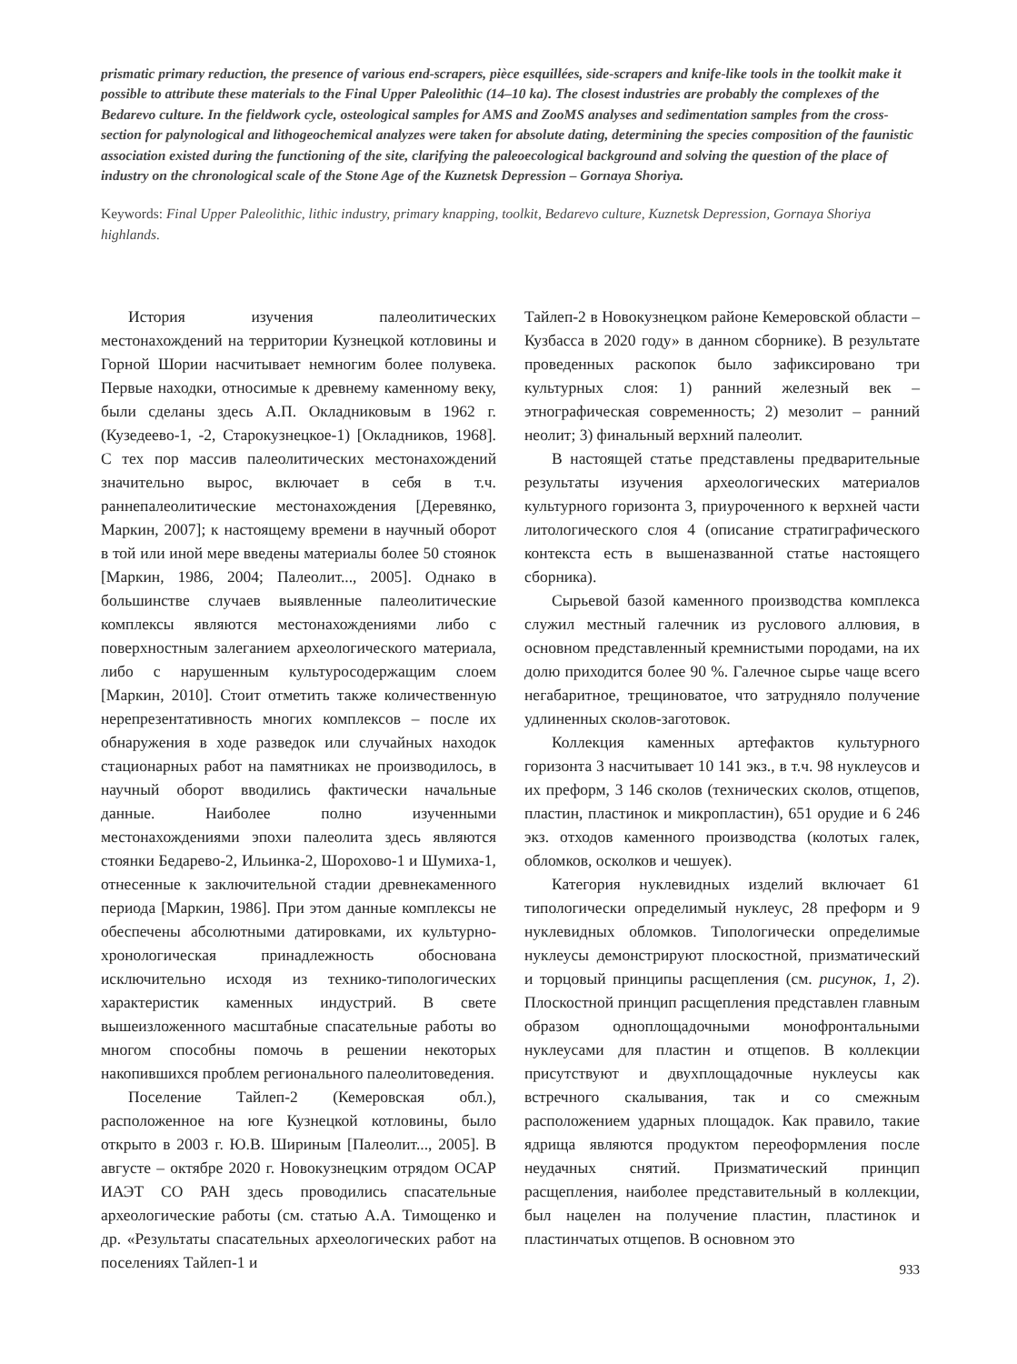prismatic primary reduction, the presence of various end-scrapers, pièce esquillées, side-scrapers and knife-like tools in the toolkit make it possible to attribute these materials to the Final Upper Paleolithic (14–10 ka). The closest industries are probably the complexes of the Bedarevo culture. In the fieldwork cycle, osteological samples for AMS and ZooMS analyses and sedimentation samples from the cross-section for palynological and lithogeochemical analyzes were taken for absolute dating, determining the species composition of the faunistic association existed during the functioning of the site, clarifying the paleoecological background and solving the question of the place of industry on the chronological scale of the Stone Age of the Kuznetsk Depression – Gornaya Shoriya.
Keywords: Final Upper Paleolithic, lithic industry, primary knapping, toolkit, Bedarevo culture, Kuznetsk Depression, Gornaya Shoriya highlands.
История изучения палеолитических местонахождений на территории Кузнецкой котловины и Горной Шории насчитывает немногим более полувека. Первые находки, относимые к древнему каменному веку, были сделаны здесь А.П. Окладниковым в 1962 г. (Кузедеево-1, -2, Старокузнецкое-1) [Окладников, 1968]. С тех пор массив палеолитических местонахождений значительно вырос, включает в себя в т.ч. раннепалеолитические местонахождения [Деревянко, Маркин, 2007]; к настоящему времени в научный оборот в той или иной мере введены материалы более 50 стоянок [Маркин, 1986, 2004; Палеолит..., 2005]. Однако в большинстве случаев выявленные палеолитические комплексы являются местонахождениями либо с поверхностным залеганием археологического материала, либо с нарушенным культуросодержащим слоем [Маркин, 2010]. Стоит отметить также количественную нерепрезентативность многих комплексов – после их обнаружения в ходе разведок или случайных находок стационарных работ на памятниках не производилось, в научный оборот вводились фактически начальные данные. Наиболее полно изученными местонахождениями эпохи палеолита здесь являются стоянки Бедарево-2, Ильинка-2, Шорохово-1 и Шумиха-1, отнесенные к заключительной стадии древнекаменного периода [Маркин, 1986]. При этом данные комплексы не обеспечены абсолютными датировками, их культурно-хронологическая принадлежность обоснована исключительно исходя из технико-типологических характеристик каменных индустрий. В свете вышеизложенного масштабные спасательные работы во многом способны помочь в решении некоторых накопившихся проблем регионального палеолитоведения.
Поселение Тайлеп-2 (Кемеровская обл.), расположенное на юге Кузнецкой котловины, было открыто в 2003 г. Ю.В. Шириным [Палеолит..., 2005]. В августе – октябре 2020 г. Новокузнецким отрядом ОСАР ИАЭТ СО РАН здесь проводились спасательные археологические работы (см. статью А.А. Тимощенко и др. «Результаты спасательных археологических работ на поселениях Тайлеп-1 и
Тайлеп-2 в Новокузнецком районе Кемеровской области – Кузбасса в 2020 году» в данном сборнике). В результате проведенных раскопок было зафиксировано три культурных слоя: 1) ранний железный век – этнографическая современность; 2) мезолит – ранний неолит; 3) финальный верхний палеолит.
В настоящей статье представлены предварительные результаты изучения археологических материалов культурного горизонта 3, приуроченного к верхней части литологического слоя 4 (описание стратиграфического контекста есть в вышеназванной статье настоящего сборника).
Сырьевой базой каменного производства комплекса служил местный галечник из руслового аллювия, в основном представленный кремнистыми породами, на их долю приходится более 90 %. Галечное сырье чаще всего негабаритное, трещиноватое, что затрудняло получение удлиненных сколов-заготовок.
Коллекция каменных артефактов культурного горизонта 3 насчитывает 10 141 экз., в т.ч. 98 нуклеусов и их преформ, 3 146 сколов (технических сколов, отщепов, пластин, пластинок и микропластин), 651 орудие и 6 246 экз. отходов каменного производства (колотых галек, обломков, осколков и чешуек).
Категория нуклевидных изделий включает 61 типологически определимый нуклеус, 28 преформ и 9 нуклевидных обломков. Типологически определимые нуклеусы демонстрируют плоскостной, призматический и торцовый принципы расщепления (см. рисунок, 1, 2). Плоскостной принцип расщепления представлен главным образом одноплощадочными монофронтальными нуклеусами для пластин и отщепов. В коллекции присутствуют и двухплощадочные нуклеусы как встречного скалывания, так и со смежным расположением ударных площадок. Как правило, такие ядрища являются продуктом переоформления после неудачных снятий. Призматический принцип расщепления, наиболее представительный в коллекции, был нацелен на получение пластин, пластинок и пластинчатых отщепов. В основном это
933